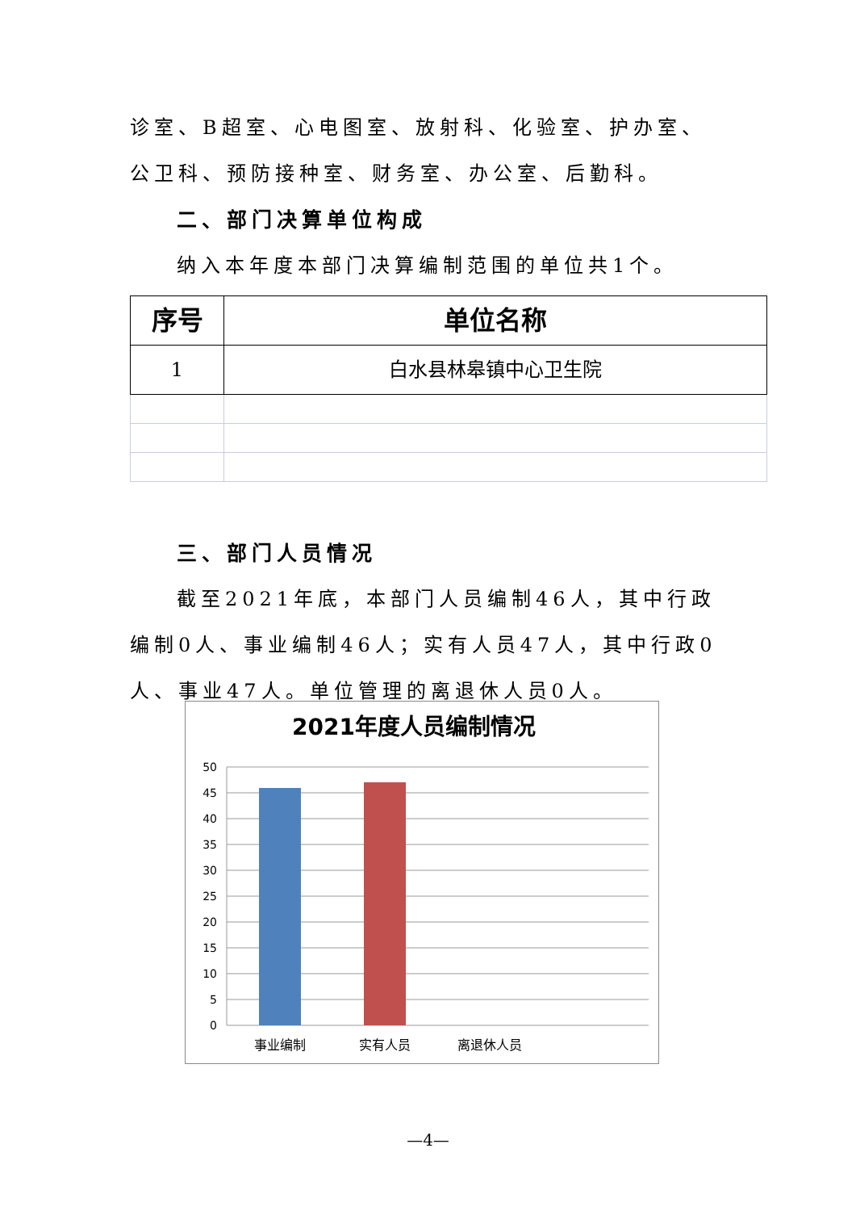诊室、B超室、心电图室、放射科、化验室、护办室、公卫科、预防接种室、财务室、办公室、后勤科。
二、部门决算单位构成
纳入本年度本部门决算编制范围的单位共1个。
| 序号 | 单位名称 |
| --- | --- |
| 1 | 白水县林皋镇中心卫生院 |
三、部门人员情况
截至2021年底，本部门人员编制46人，其中行政编制0人、事业编制46人；实有人员47人，其中行政0人、事业47人。单位管理的离退休人员0人。
2021年度人员编制情况
50
45
40
35
30
25
20
15
10
5
0
事业编制
实有人员
离退休人员
—4—